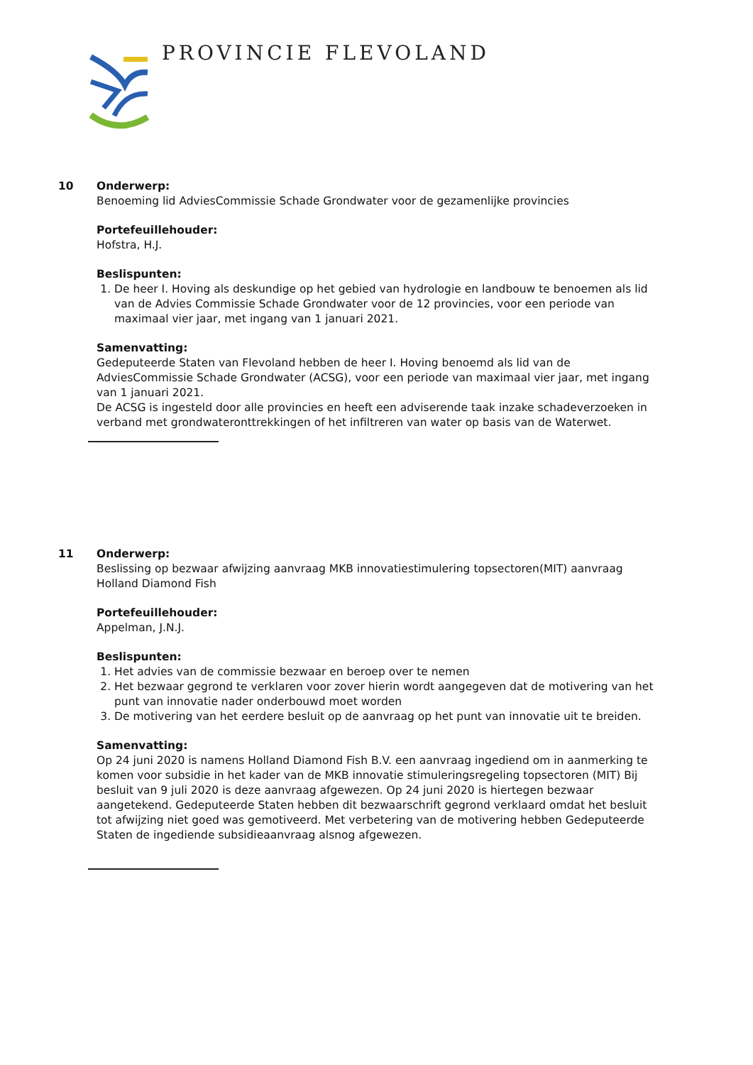PROVINCIE FLEVOLAND
10 Onderwerp:
Benoeming lid AdviesCommissie Schade Grondwater voor de gezamenlijke provincies
Portefeuillehouder:
Hofstra, H.J.
Beslispunten:
1. De heer I. Hoving als deskundige op het gebied van hydrologie en landbouw te benoemen als lid van de Advies Commissie Schade Grondwater voor de 12 provincies, voor een periode van maximaal vier jaar, met ingang van 1 januari 2021.
Samenvatting:
Gedeputeerde Staten van Flevoland hebben de heer I. Hoving benoemd als lid van de AdviesCommissie Schade Grondwater (ACSG), voor een periode van maximaal vier jaar, met ingang van 1 januari 2021.
De ACSG is ingesteld door alle provincies en heeft een adviserende taak inzake schadeverzoeken in verband met grondwateronttrekkingen of het infiltreren van water op basis van de Waterwet.
11 Onderwerp:
Beslissing op bezwaar afwijzing aanvraag MKB innovatiestimulering topsectoren(MIT) aanvraag Holland Diamond Fish
Portefeuillehouder:
Appelman, J.N.J.
Beslispunten:
1. Het advies van de commissie bezwaar en beroep over te nemen
2. Het bezwaar gegrond te verklaren voor zover hierin wordt aangegeven dat de motivering van het punt van innovatie nader onderbouwd moet worden
3. De motivering van het eerdere besluit op de aanvraag op het punt van innovatie uit te breiden.
Samenvatting:
Op 24 juni 2020 is namens Holland Diamond Fish B.V. een aanvraag ingediend om in aanmerking te komen voor subsidie in het kader van de MKB innovatie stimuleringsregeling topsectoren (MIT) Bij besluit van 9 juli 2020 is deze aanvraag afgewezen. Op 24 juni 2020 is hiertegen bezwaar aangetekend. Gedeputeerde Staten hebben dit bezwaarschrift gegrond verklaard omdat het besluit tot afwijzing niet goed was gemotiveerd. Met verbetering van de motivering hebben Gedeputeerde Staten de ingediende subsidieaanvraag alsnog afgewezen.